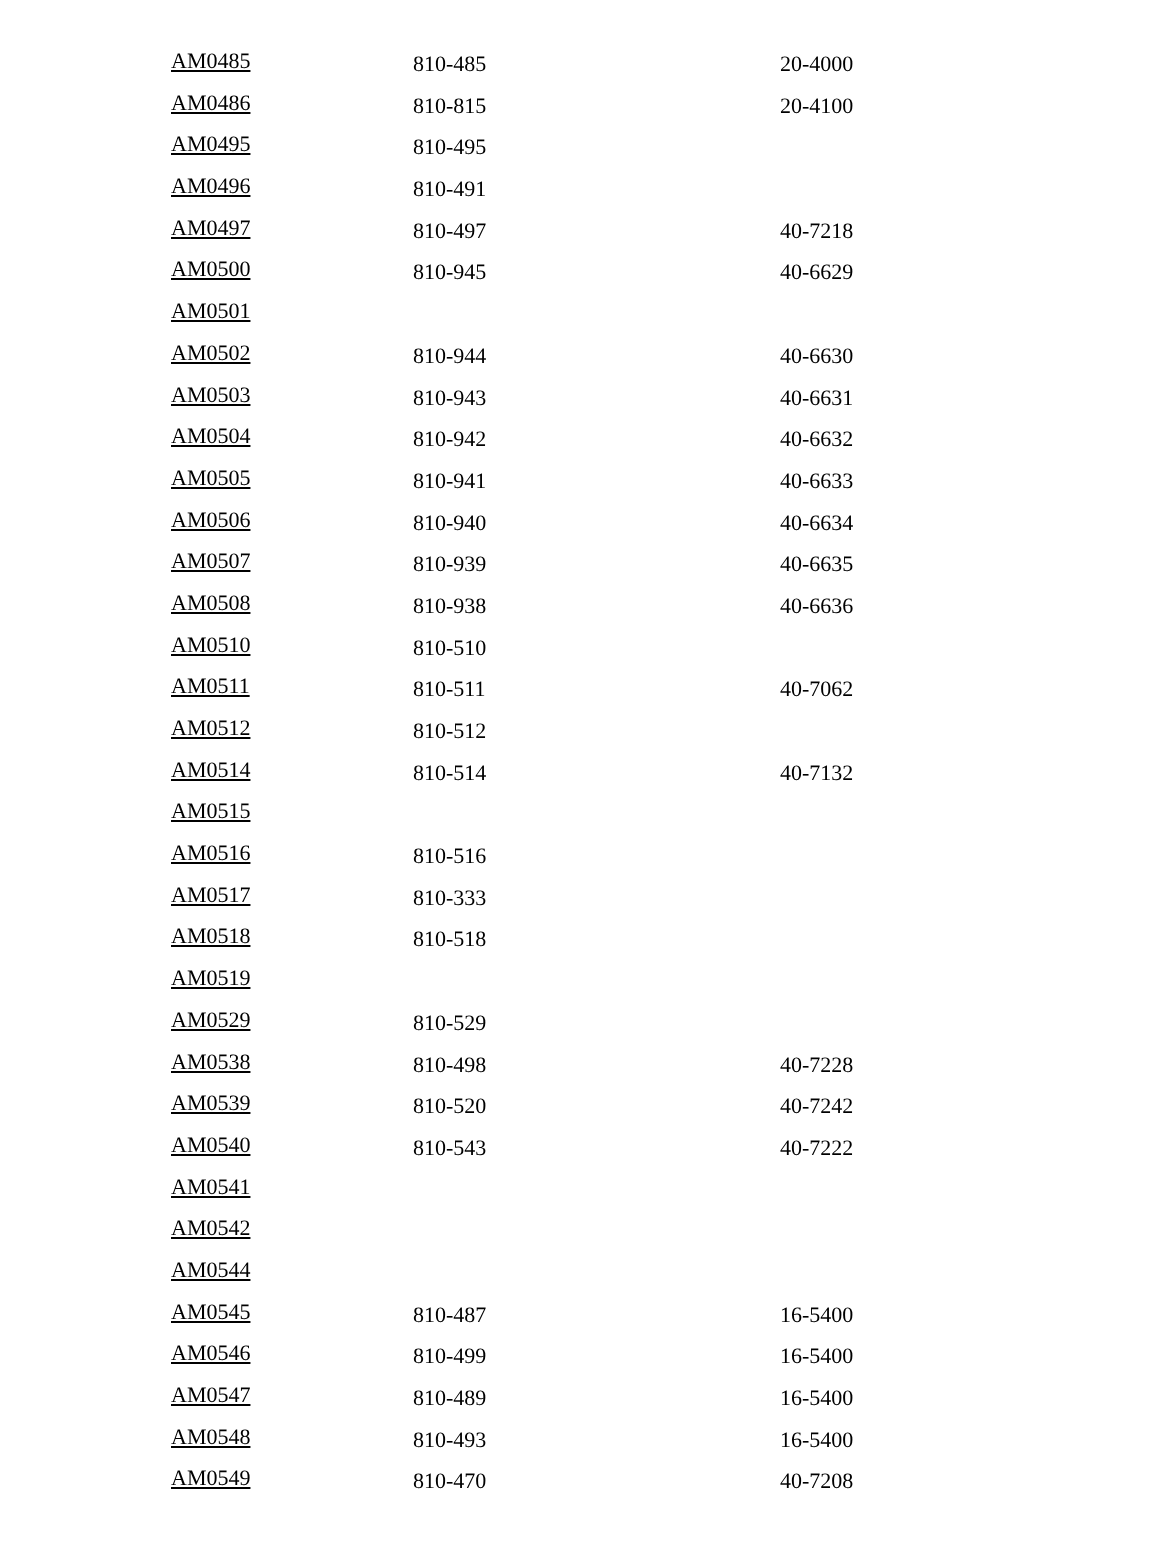| AM0485 | 810-485 | 20-4000 |
| AM0486 | 810-815 | 20-4100 |
| AM0495 | 810-495 | |
| AM0496 | 810-491 | |
| AM0497 | 810-497 | 40-7218 |
| AM0500 | 810-945 | 40-6629 |
| AM0501 | | |
| AM0502 | 810-944 | 40-6630 |
| AM0503 | 810-943 | 40-6631 |
| AM0504 | 810-942 | 40-6632 |
| AM0505 | 810-941 | 40-6633 |
| AM0506 | 810-940 | 40-6634 |
| AM0507 | 810-939 | 40-6635 |
| AM0508 | 810-938 | 40-6636 |
| AM0510 | 810-510 | |
| AM0511 | 810-511 | 40-7062 |
| AM0512 | 810-512 | |
| AM0514 | 810-514 | 40-7132 |
| AM0515 | | |
| AM0516 | 810-516 | |
| AM0517 | 810-333 | |
| AM0518 | 810-518 | |
| AM0519 | | |
| AM0529 | 810-529 | |
| AM0538 | 810-498 | 40-7228 |
| AM0539 | 810-520 | 40-7242 |
| AM0540 | 810-543 | 40-7222 |
| AM0541 | | |
| AM0542 | | |
| AM0544 | | |
| AM0545 | 810-487 | 16-5400 |
| AM0546 | 810-499 | 16-5400 |
| AM0547 | 810-489 | 16-5400 |
| AM0548 | 810-493 | 16-5400 |
| AM0549 | 810-470 | 40-7208 |